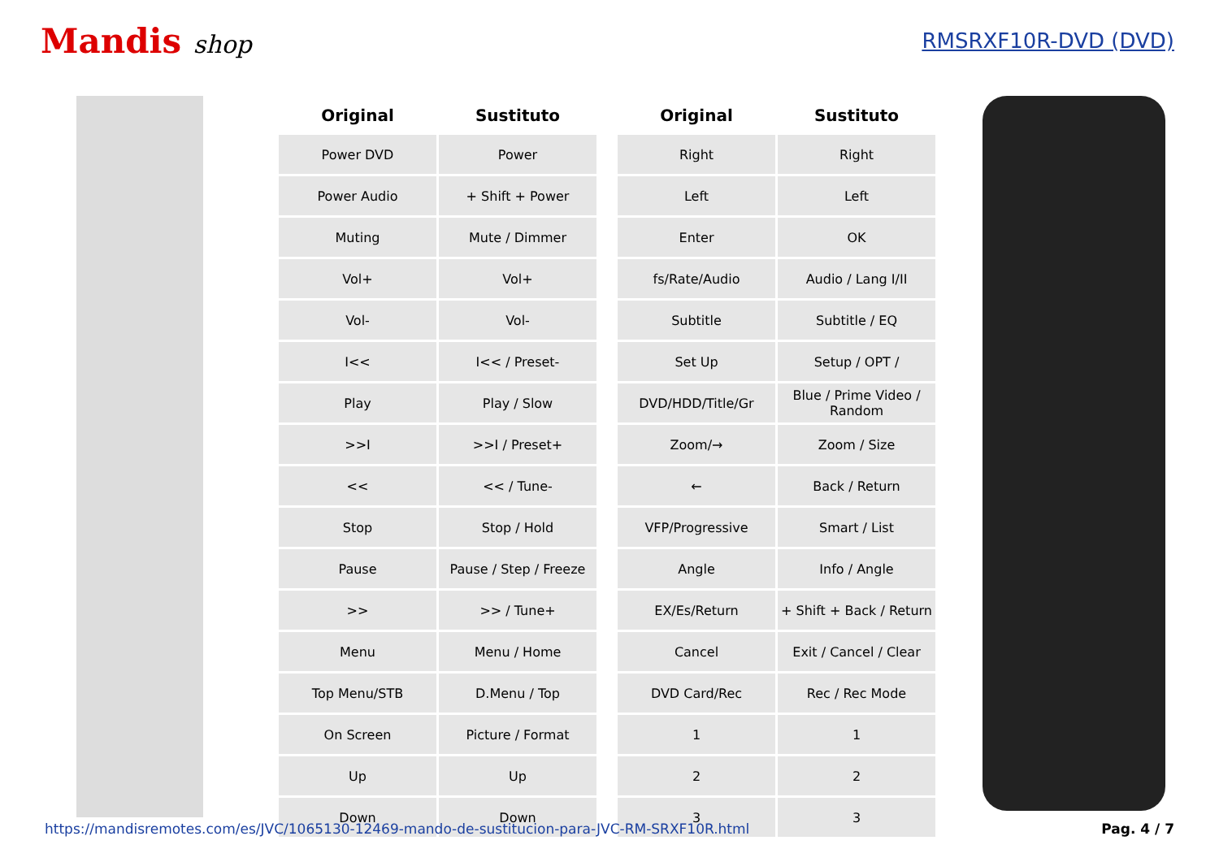Mandis shop
RMSRXF10R-DVD (DVD)
| Original | Sustituto | | Original | Sustituto |
| --- | --- | --- | --- | --- |
| Power DVD | Power | | Right | Right |
| Power Audio | + Shift + Power | | Left | Left |
| Muting | Mute / Dimmer | | Enter | OK |
| Vol+ | Vol+ | | fs/Rate/Audio | Audio / Lang I/II |
| Vol- | Vol- | | Subtitle | Subtitle / EQ |
| I<< | I<< / Preset- | | Set Up | Setup / OPT / |
| Play | Play / Slow | | DVD/HDD/Title/Gr | Blue / Prime Video / Random |
| >>I | >>I / Preset+ | | Zoom/→ | Zoom / Size |
| << | << / Tune- | | ← | Back / Return |
| Stop | Stop / Hold | | VFP/Progressive | Smart / List |
| Pause | Pause / Step / Freeze | | Angle | Info / Angle |
| >> | >> / Tune+ | | EX/Es/Return | + Shift + Back / Return |
| Menu | Menu / Home | | Cancel | Exit / Cancel / Clear |
| Top Menu/STB | D.Menu / Top | | DVD Card/Rec | Rec / Rec Mode |
| On Screen | Picture / Format | | 1 | 1 |
| Up | Up | | 2 | 2 |
| Down | Down | | 3 | 3 |
https://mandisremotes.com/es/JVC/1065130-12469-mando-de-sustitucion-para-JVC-RM-SRXF10R.html Pag. 4 / 7